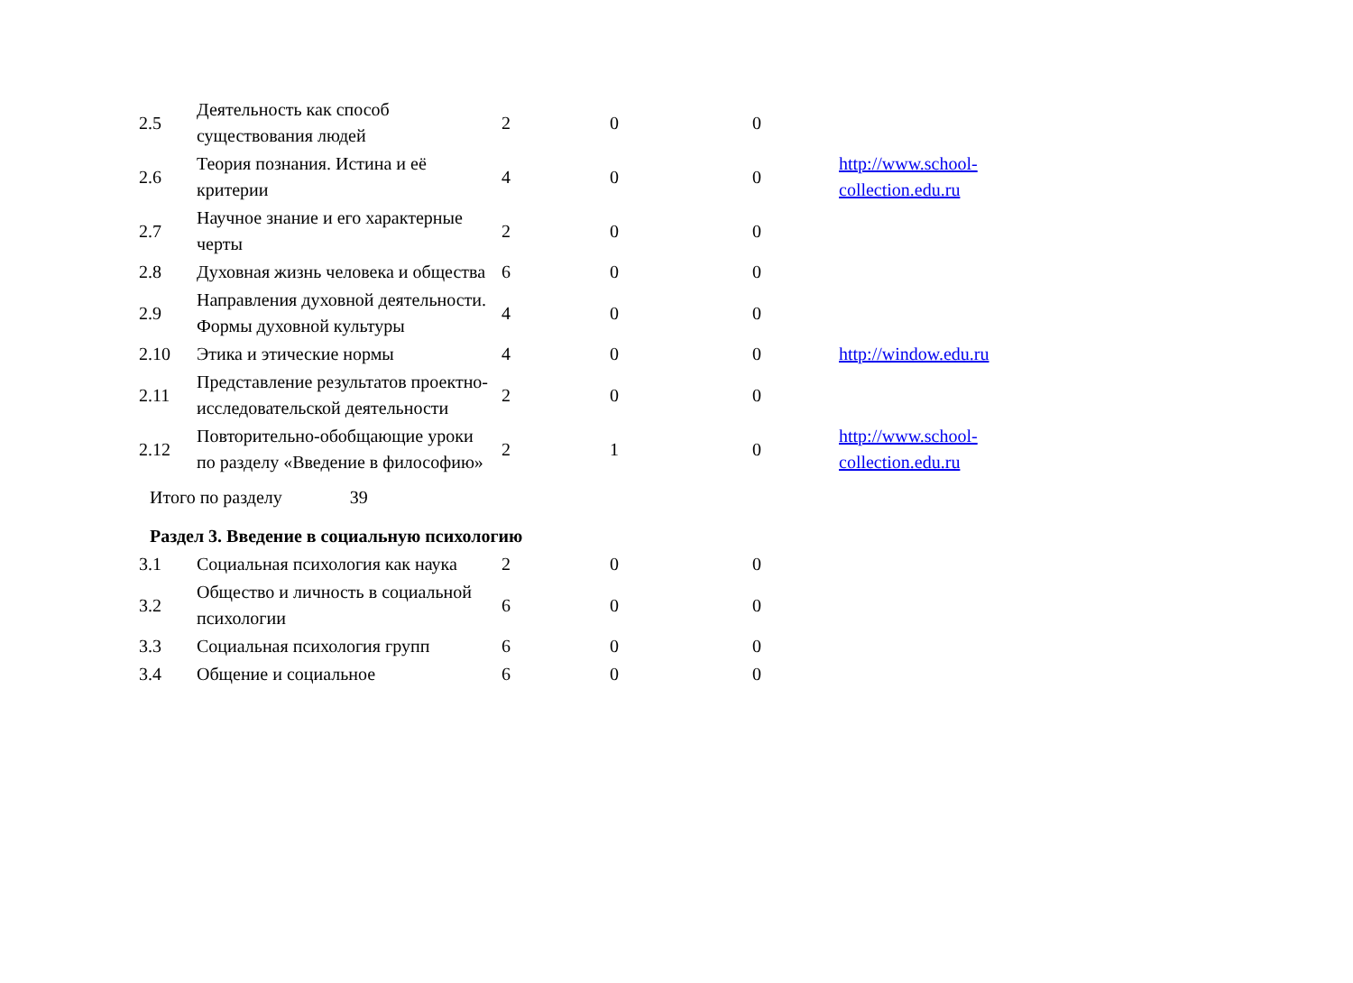| 2.5 | Деятельность как способ существования людей | 2 | 0 | 0 | |
| 2.6 | Теория познания. Истина и её критерии | 4 | 0 | 0 | http://www.school- collection.edu.ru |
| 2.7 | Научное знание и его характерные черты | 2 | 0 | 0 | |
| 2.8 | Духовная жизнь человека и общества | 6 | 0 | 0 | |
| 2.9 | Направления духовной деятельности. Формы духовной культуры | 4 | 0 | 0 | |
| 2.10 | Этика и этические нормы | 4 | 0 | 0 | http://window.edu.ru |
| 2.11 | Представление результатов проектно-исследовательской деятельности | 2 | 0 | 0 | |
| 2.12 | Повторительно-обобщающие уроки по разделу «Введение в философию» | 2 | 1 | 0 | http://www.school- collection.edu.ru |
Итого по разделу 39
Раздел 3. Введение в социальную психологию
| 3.1 | Социальная психология как наука | 2 | 0 | 0 |
| 3.2 | Общество и личность в социальной психологии | 6 | 0 | 0 |
| 3.3 | Социальная психология групп | 6 | 0 | 0 |
| 3.4 | Общение и социальное | 6 | 0 | 0 |